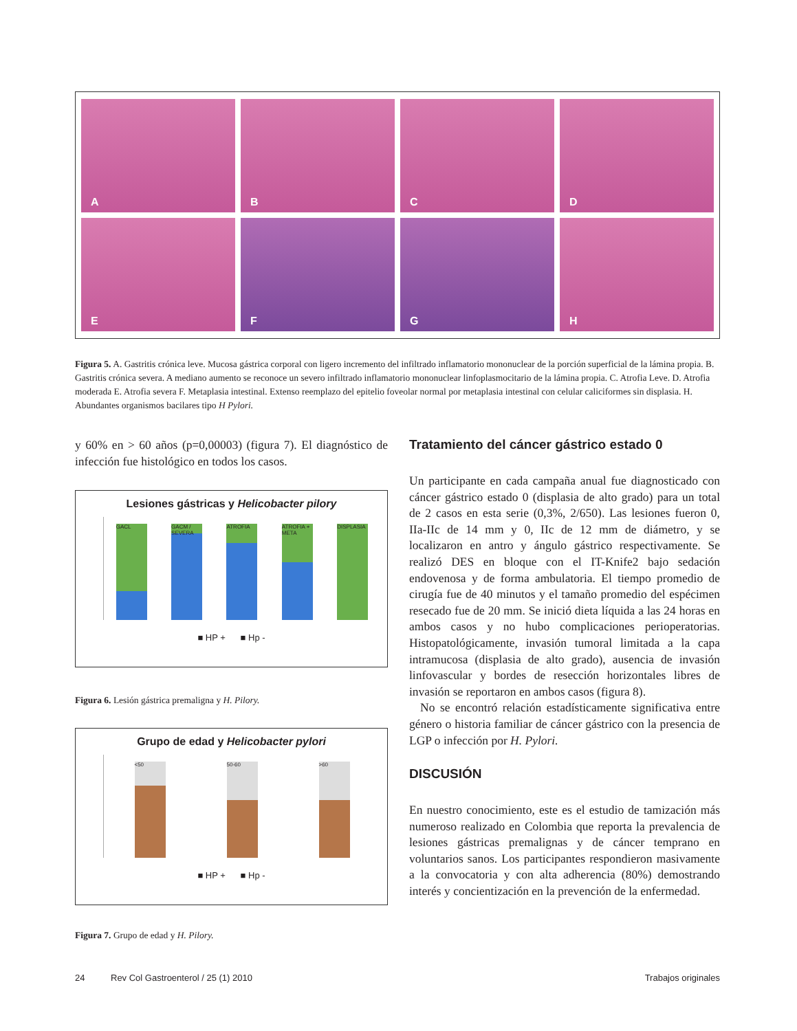A
B
C
D
E
F
G
H
Figura 5. A. Gastritis crónica leve. Mucosa gástrica corporal con ligero incremento del infiltrado inflamatorio mononuclear de la porción superficial de la lámina propia. B. Gastritis crónica severa. A mediano aumento se reconoce un severo infiltrado inflamatorio mononuclear linfoplasmocitario de la lámina propia. C. Atrofia Leve. D. Atrofia moderada E. Atrofia severa F. Metaplasia intestinal. Extenso reemplazo del epitelio foveolar normal por metaplasia intestinal con celular caliciformes sin displasia. H. Abundantes organismos bacilares tipo H Pylori.
y 60% en > 60 años (p=0,00003) (figura 7). El diagnóstico de infección fue histológico en todos los casos.
Lesiones gástricas y Helicobacter pilory
GACL GACM / SEVERA ATROFIA ATROFIA + META DISPLASIA
■ HP + ■ Hp -
Figura 6. Lesión gástrica premaligna y H. Pilory.
Grupo de edad y Helicobacter pylori
<50 50-60 >60
■ HP + ■ Hp -
Figura 7. Grupo de edad y H. Pilory.
Tratamiento del cáncer gástrico estado 0
Un participante en cada campaña anual fue diagnosticado con cáncer gástrico estado 0 (displasia de alto grado) para un total de 2 casos en esta serie (0,3%, 2/650). Las lesiones fueron 0, IIa-IIc de 14 mm y 0, IIc de 12 mm de diámetro, y se localizaron en antro y ángulo gástrico respectivamente. Se realizó DES en bloque con el IT-Knife2 bajo sedación endovenosa y de forma ambulatoria. El tiempo promedio de cirugía fue de 40 minutos y el tamaño promedio del espécimen resecado fue de 20 mm. Se inició dieta líquida a las 24 horas en ambos casos y no hubo complicaciones perioperatorias. Histopatológicamente, invasión tumoral limitada a la capa intramucosa (displasia de alto grado), ausencia de invasión linfovascular y bordes de resección horizontales libres de invasión se reportaron en ambos casos (figura 8).
No se encontró relación estadísticamente significativa entre género o historia familiar de cáncer gástrico con la presencia de LGP o infección por H. Pylori.
DISCUSIÓN
En nuestro conocimiento, este es el estudio de tamización más numeroso realizado en Colombia que reporta la prevalencia de lesiones gástricas premalignas y de cáncer temprano en voluntarios sanos. Los participantes respondieron masivamente a la convocatoria y con alta adherencia (80%) demostrando interés y concientización en la prevención de la enfermedad.
24 Rev Col Gastroenterol / 25 (1) 2010 Trabajos originales